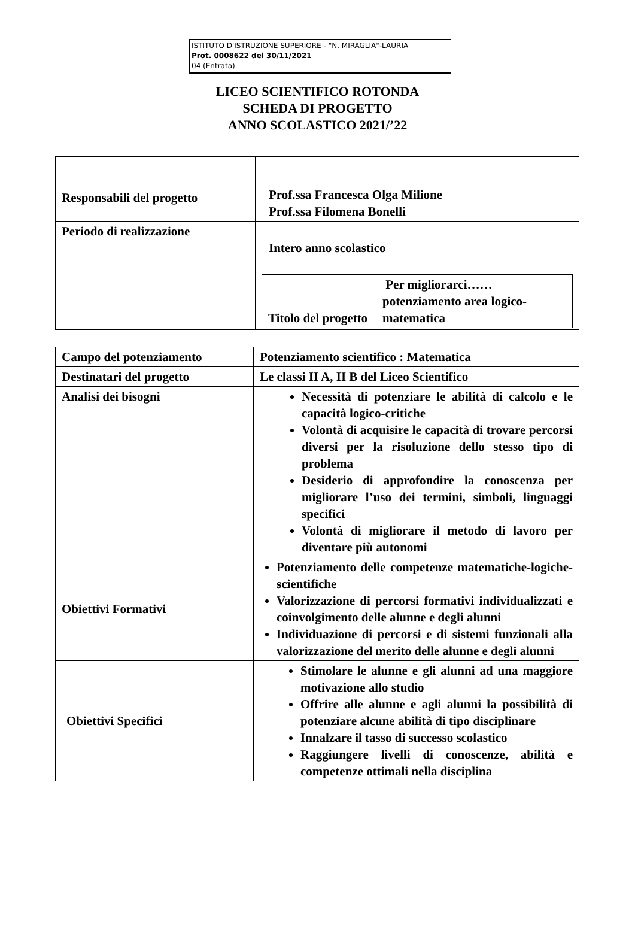ISTITUTO D'ISTRUZIONE SUPERIORE - "N. MIRAGLIA"-LAURIA
Prot. 0008622 del 30/11/2021
04 (Entrata)
LICEO SCIENTIFICO ROTONDA
SCHEDA DI PROGETTO
ANNO SCOLASTICO 2021/’22
| Responsabili del progetto | Prof.ssa Francesca Olga Milione Prof.ssa Filomena Bonelli |
| Periodo di realizzazione | Intero anno scolastico / Titolo del progetto / Per migliorarci…… potenziamento area logico-matematica / |
| Campo del potenziamento | Potenziamento scientifico : Matematica |
| Destinatari del progetto | Le classi II A, II B del Liceo Scientifico |
| Analisi dei bisogni | Necessità di potenziare le abilità di calcolo e le capacità logico-critiche Volontà di acquisire le capacità di trovare percorsi diversi per la risoluzione dello stesso tipo di problema Desiderio di approfondire la conoscenza per migliorare l’uso dei termini, simboli, linguaggi specifici Volontà di migliorare il metodo di lavoro per diventare più autonomi |
| Obiettivi Formativi | Potenziamento delle competenze matematiche-logiche-scientifiche Valorizzazione di percorsi formativi individualizzati e coinvolgimento delle alunne e degli alunni Individuazione di percorsi e di sistemi funzionali alla valorizzazione del merito delle alunne e degli alunni |
| Obiettivi Specifici | Stimolare le alunne e gli alunni ad una maggiore motivazione allo studio Offrire alle alunne e agli alunni la possibilità di potenziare alcune abilità di tipo disciplinare Innalzare il tasso di successo scolastico Raggiungere livelli di conoscenze, abilità e competenze ottimali nella disciplina |